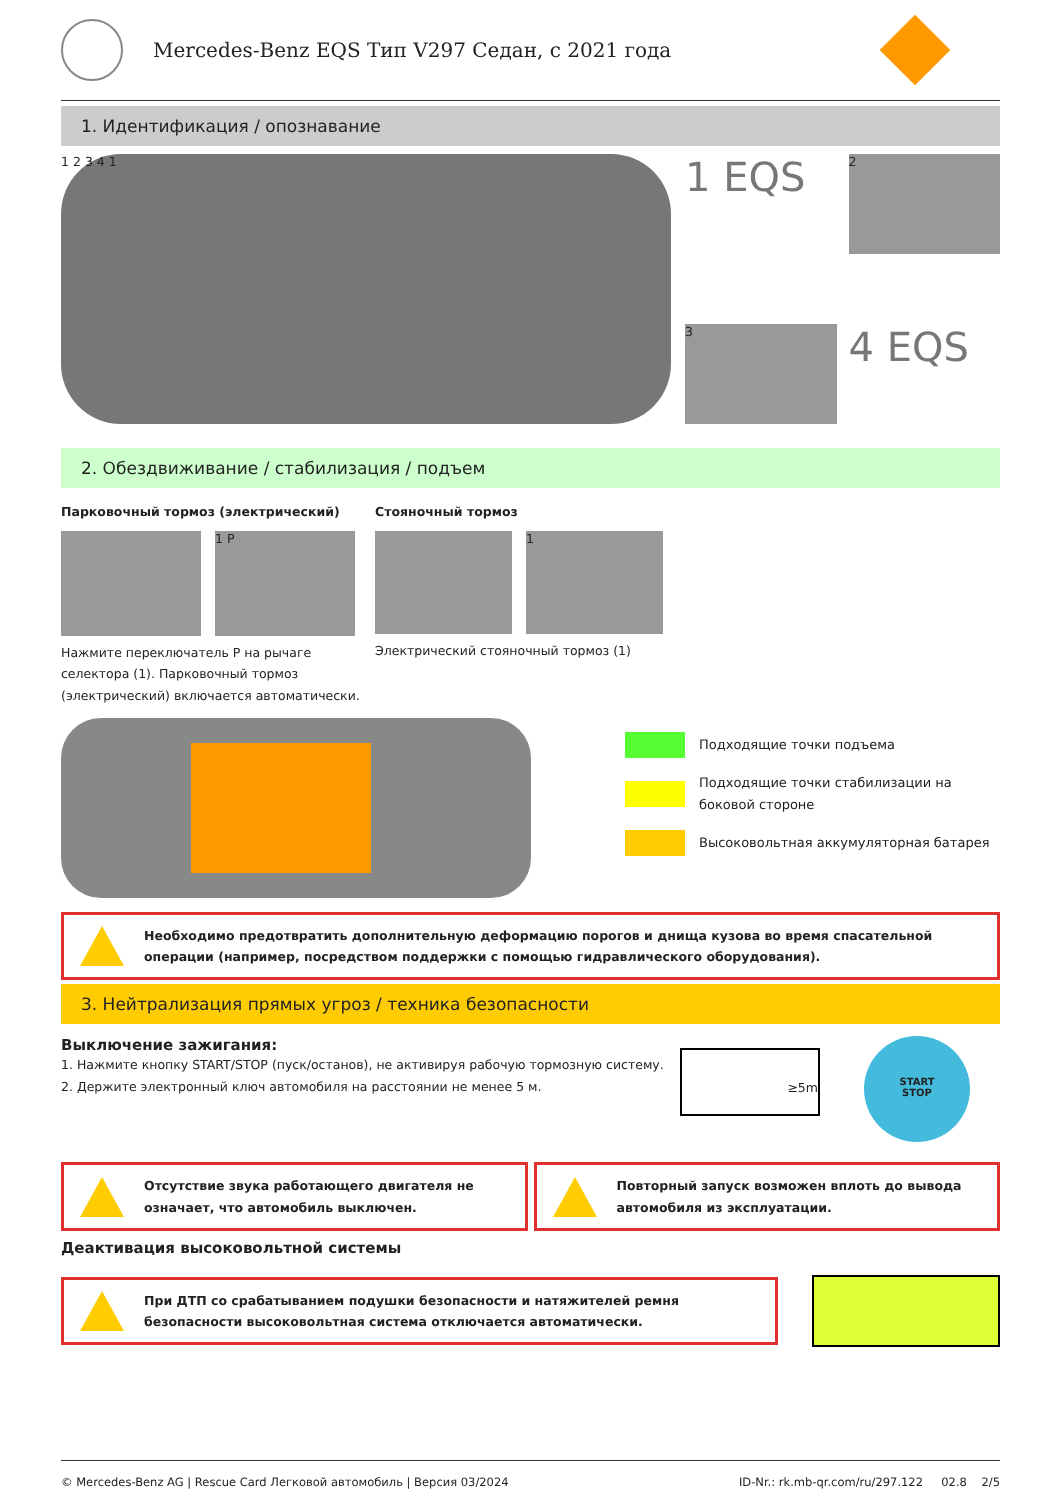Mercedes-Benz EQS Тип V297 Седан, с 2021 года
1. Идентификация / опознавание
1 2 3 4 1
1 EQS
2
3
4 EQS
2. Обездвиживание / стабилизация / подъем
Парковочный тормоз (электрический)
1 P
Нажмите переключатель P на рычаге селектора (1). Парковочный тормоз (электрический) включается автоматически.
Стояночный тормоз
1
Электрический стояночный тормоз (1)
Подходящие точки подъема
Подходящие точки стабилизации на боковой стороне
Высоковольтная аккумуляторная батарея
Необходимо предотвратить дополнительную деформацию порогов и днища кузова во время спасательной операции (например, посредством поддержки с помощью гидравлического оборудования).
3. Нейтрализация прямых угроз / техника безопасности
Выключение зажигания:
1. Нажмите кнопку START/STOP (пуск/останов), не активируя рабочую тормозную систему.
2. Держите электронный ключ автомобиля на расстоянии не менее 5 м.
≥5m
START
STOP
Отсутствие звука работающего двигателя не означает, что автомобиль выключен.
Повторный запуск возможен вплоть до вывода автомобиля из эксплуатации.
Деактивация высоковольтной системы
При ДТП со срабатыванием подушки безопасности и натяжителей ремня безопасности высоковольтная система отключается автоматически.
© Mercedes-Benz AG | Rescue Card Легковой автомобиль | Версия 03/2024 ID-Nr.: rk.mb-qr.com/ru/297.122 02.8 2/5